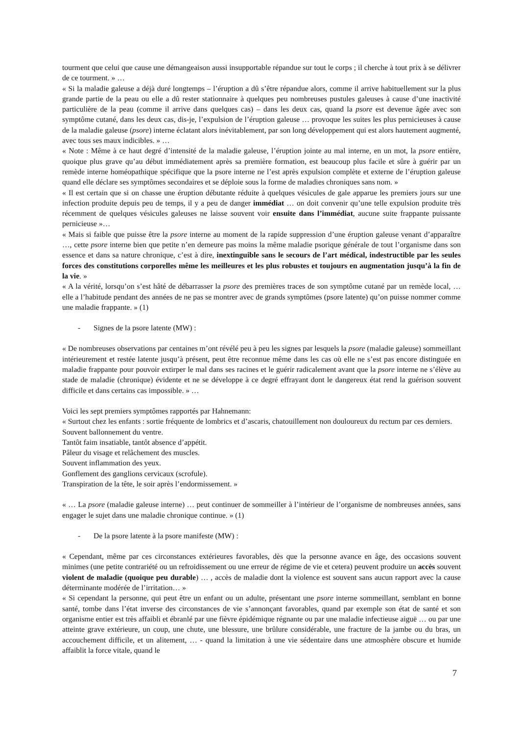tourment que celui que cause une démangeaison aussi insupportable répandue sur tout le corps ; il cherche à tout prix à se délivrer de ce tourment. » …
« Si la maladie galeuse a déjà duré longtemps – l’éruption a dû s’être répandue alors, comme il arrive habituellement sur la plus grande partie de la peau ou elle a dû rester stationnaire à quelques peu nombreuses pustules galeuses à cause d’une inactivité particulière de la peau (comme il arrive dans quelques cas) – dans les deux cas, quand la psore est devenue âgée avec son symptôme cutané, dans les deux cas, dis-je, l’expulsion de l’éruption galeuse … provoque les suites les plus pernicieuses à cause de la maladie galeuse (psore) interne éclatant alors inévitablement, par son long développement qui est alors hautement augmenté, avec tous ses maux indicibles. » …
« Note : Même à ce haut degré d’intensité de la maladie galeuse, l’éruption jointe au mal interne, en un mot, la psore entière, quoique plus grave qu’au début immédiatement après sa première formation, est beaucoup plus facile et sûre à guérir par un remède interne homéopathique spécifique que la psore interne ne l’est après expulsion complète et externe de l’éruption galeuse quand elle déclare ses symptômes secondaires et se déploie sous la forme de maladies chroniques sans nom. »
« Il est certain que si on chasse une éruption débutante réduite à quelques vésicules de gale apparue les premiers jours sur une infection produite depuis peu de temps, il y a peu de danger immédiat … on doit convenir qu’une telle expulsion produite très récemment de quelques vésicules galeuses ne laisse souvent voir ensuite dans l’immédiat, aucune suite frappante puissante pernicieuse »…
« Mais si faible que puisse être la psore interne au moment de la rapide suppression d’une éruption galeuse venant d’apparaître …, cette psore interne bien que petite n’en demeure pas moins la même maladie psorique générale de tout l’organisme dans son essence et dans sa nature chronique, c’est à dire, inextinguible sans le secours de l’art médical, indestructible par les seules forces des constitutions corporelles même les meilleures et les plus robustes et toujours en augmentation jusqu’à la fin de la vie. »
« A la vérité, lorsqu’on s’est hâté de débarrasser la psore des premières traces de son symptôme cutané par un remède local, … elle a l’habitude pendant des années de ne pas se montrer avec de grands symptômes (psore latente) qu’on puisse nommer comme une maladie frappante. » (1)
- Signes de la psore latente (MW) :
« De nombreuses observations par centaines m’ont révélé peu à peu les signes par lesquels la psore (maladie galeuse) sommeillant intérieurement et restée latente jusqu’à présent, peut être reconnue même dans les cas où elle ne s’est pas encore distinguée en maladie frappante pour pouvoir extirper le mal dans ses racines et le guérir radicalement avant que la psore interne ne s’élève au stade de maladie (chronique) évidente et ne se développe à ce degré effrayant dont le dangereux état rend la guérison souvent difficile et dans certains cas impossible. » …
Voici les sept premiers symptômes rapportés par Hahnemann:
« Surtout chez les enfants : sortie fréquente de lombrics et d’ascaris, chatouillement non douloureux du rectum par ces derniers.
Souvent ballonnement du ventre.
Tantôt faim insatiable, tantôt absence d’appétit.
Pâleur du visage et relâchement des muscles.
Souvent inflammation des yeux.
Gonflement des ganglions cervicaux (scrofule).
Transpiration de la tête, le soir après l’endormissement. »
« … La psore (maladie galeuse interne) … peut continuer de sommeiller à l’intérieur de l’organisme de nombreuses années, sans engager le sujet dans une maladie chronique continue. » (1)
- De la psore latente à la psore manifeste (MW) :
« Cependant, même par ces circonstances extérieures favorables, dès que la personne avance en âge, des occasions souvent minimes (une petite contrariété ou un refroidissement ou une erreur de régime de vie et cetera) peuvent produire un accès souvent violent de maladie (quoique peu durable) … , accès de maladie dont la violence est souvent sans aucun rapport avec la cause déterminante modérée de l’irritation… »
« Si cependant la personne, qui peut être un enfant ou un adulte, présentant une psore interne sommeillant, semblant en bonne santé, tombe dans l’état inverse des circonstances de vie s’annonçant favorables, quand par exemple son état de santé et son organisme entier est très affaibli et ébranlé par une fièvre épidémique régnante ou par une maladie infectieuse aiguë … ou par une atteinte grave extérieure, un coup, une chute, une blessure, une brûlure considérable, une fracture de la jambe ou du bras, un accouchement difficile, et un alitement, … - quand la limitation à une vie sédentaire dans une atmosphère obscure et humide affaiblit la force vitale, quand le
7